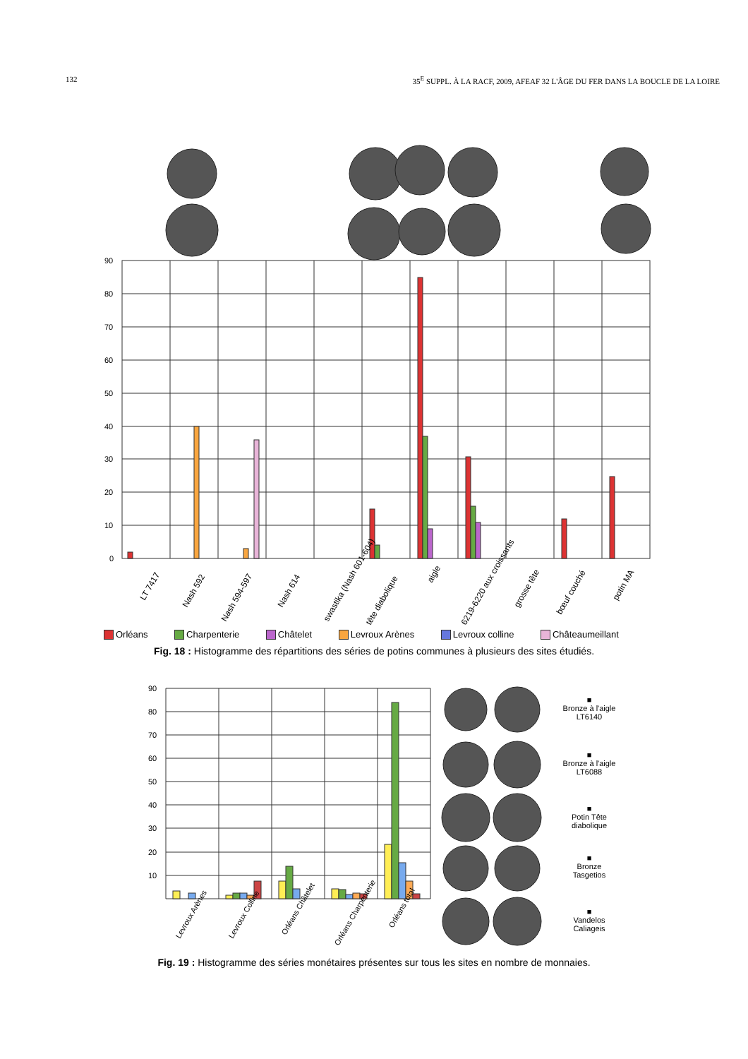132 35<sup>E</sup> SUPPL. À LA RACF, 2009, AFEAF 32 L'ÂGE DU FER DANS LA BOUCLE DE LA LOIRE
90
80
70
60
50
40
30
20
10
0
LT 7417
Nash 592
Nash 594-597
Nash 614
swastika (Nash 601-604)
tête diabolique
aigle
6219-6220 aux croissants
grosse tête
bœuf couché
potin MA
Orléans Charpenterie Châtelet Levroux Arènes Levroux colline Châteaumeillant
Fig. 18 : Histogramme des répartitions des séries de potins communes à plusieurs des sites étudiés.
90
80
70
60
50
40
30
20
10
Levroux Arènes
Levroux Colline
Orléans Châtelet
Orléans Charpenterie
Orléans total
■
Bronze à l'aigle
LT6140
■
Bronze à l'aigle
LT6088
■
Potin Tête
diabolique
■
Bronze
Tasgetios
■
Vandelos
Caliageis
Fig. 19 : Histogramme des séries monétaires présentes sur tous les sites en nombre de monnaies.